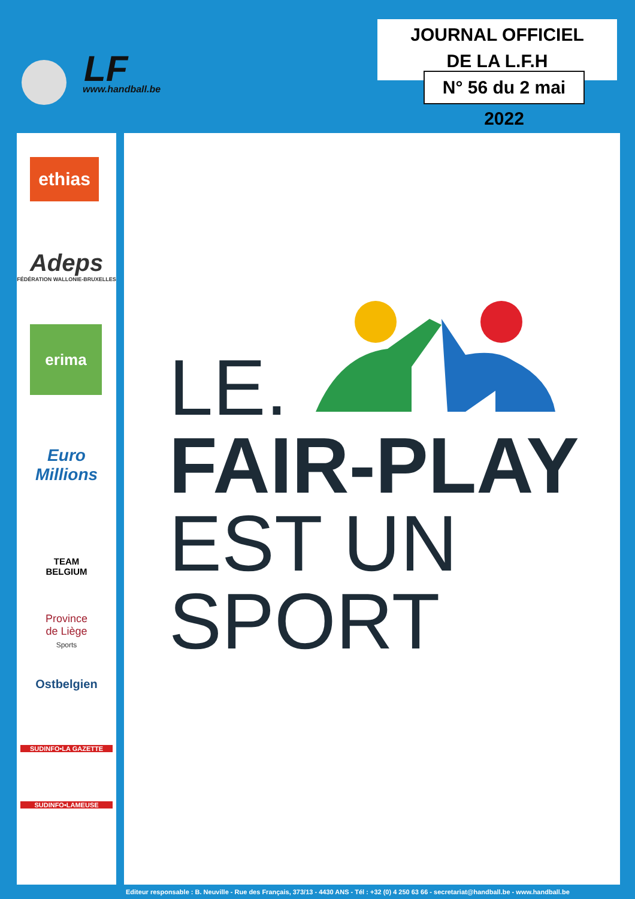LF
www.handball.be
JOURNAL OFFICIEL
DE LA L.F.H
N° 56 du 2 mai 2022
ethias
Adeps
FÉDÉRATION WALLONIE-BRUXELLES
erima
Euro
Millions
TEAM
BELGIUM
Province
de Liège
Sports
Ostbelgien
SUDINFO•LA GAZETTE
SUDINFO•LAMEUSE
LE.
FAIR-PLAY
EST UN
SPORT
Editeur responsable : B. Neuville - Rue des Français, 373/13 - 4430 ANS - Tél : +32 (0) 4 250 63 66 - secretariat@handball.be - www.handball.be